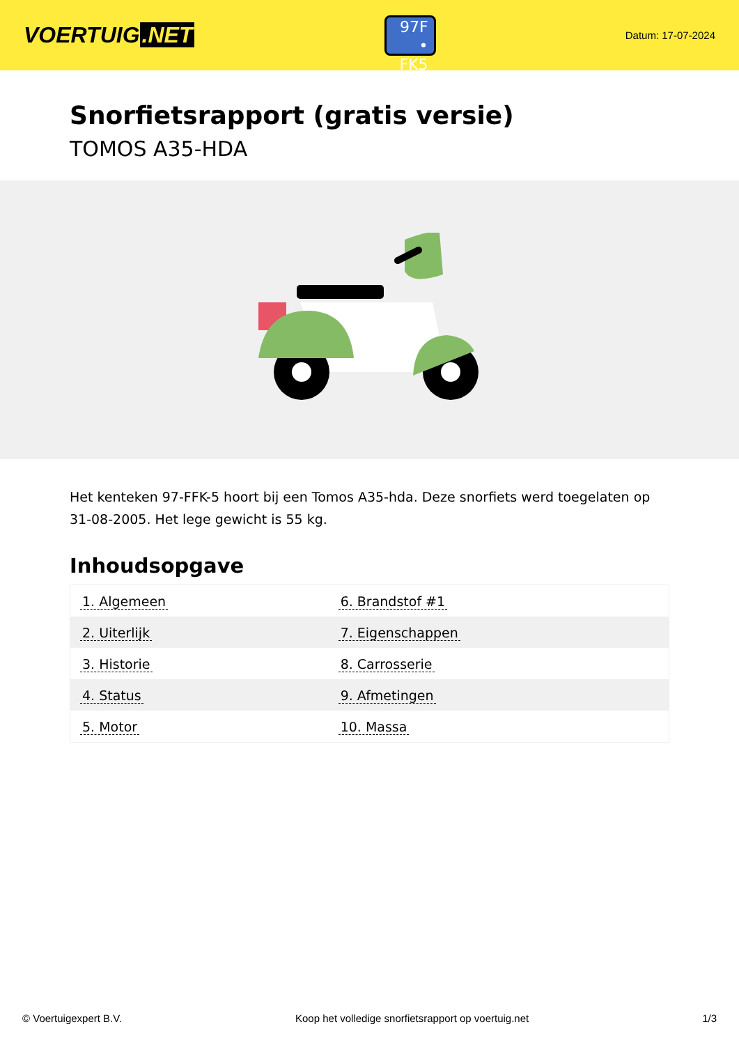VOERTUIG.NET
97F
• FK5
Datum: 17-07-2024
Snorfietsrapport (gratis versie)
TOMOS A35-HDA
Het kenteken 97-FFK-5 hoort bij een Tomos A35-hda. Deze snorfiets werd toegelaten op 31-08-2005. Het lege gewicht is 55 kg.
Inhoudsopgave
| 1. Algemeen | 6. Brandstof #1 |
| 2. Uiterlijk | 7. Eigenschappen |
| 3. Historie | 8. Carrosserie |
| 4. Status | 9. Afmetingen |
| 5. Motor | 10. Massa |
© Voertuigexpert B.V. Koop het volledige snorfietsrapport op voertuig.net 1/3